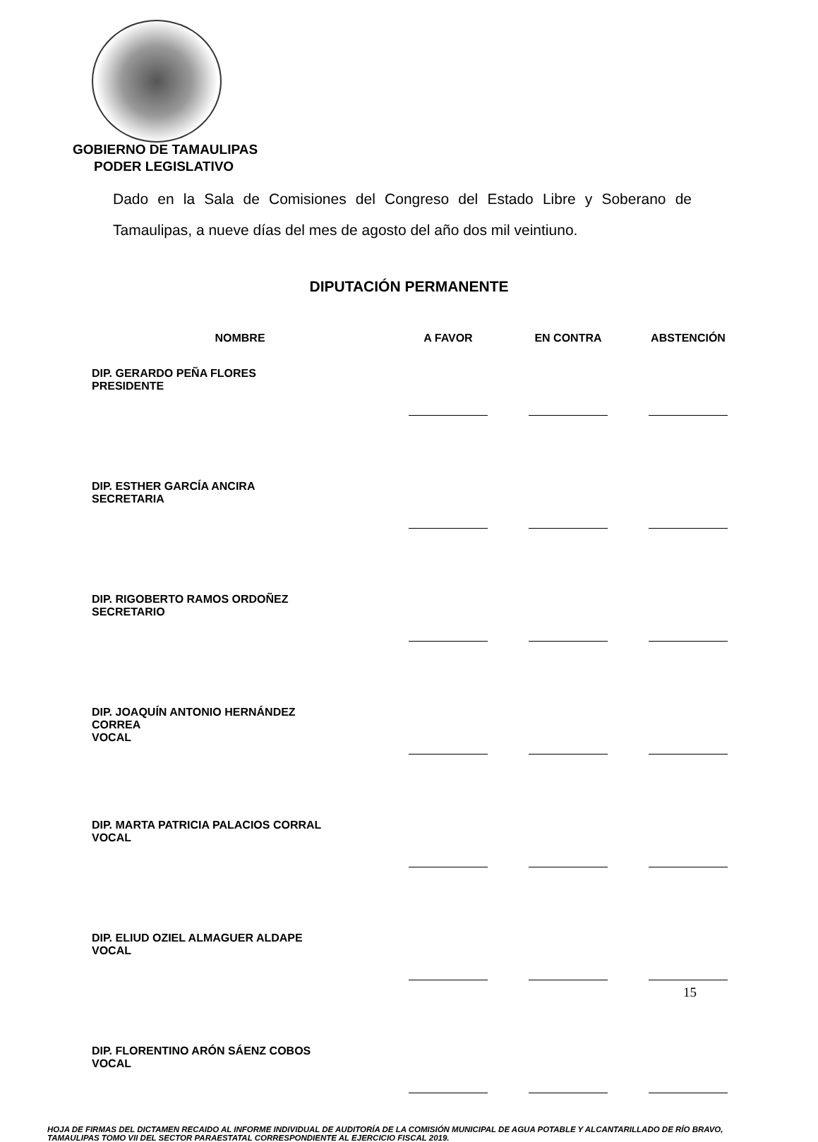GOBIERNO DE TAMAULIPAS
PODER LEGISLATIVO
Dado en la Sala de Comisiones del Congreso del Estado Libre y Soberano de Tamaulipas, a nueve días del mes de agosto del año dos mil veintiuno.
DIPUTACIÓN PERMANENTE
| NOMBRE | A FAVOR | EN CONTRA | ABSTENCIÓN |
| --- | --- | --- | --- |
| DIP. GERARDO PEÑA FLORES PRESIDENTE | | | |
| DIP. ESTHER GARCÍA ANCIRA SECRETARIA | | | |
| DIP. RIGOBERTO RAMOS ORDOÑEZ SECRETARIO | | | |
| DIP. JOAQUÍN ANTONIO HERNÁNDEZ CORREA VOCAL | | | |
| DIP. MARTA PATRICIA PALACIOS CORRAL VOCAL | | | |
| DIP. ELIUD OZIEL ALMAGUER ALDAPE VOCAL | | | |
| DIP. FLORENTINO ARÓN SÁENZ COBOS VOCAL | | | |
HOJA DE FIRMAS DEL DICTAMEN RECAIDO AL INFORME INDIVIDUAL DE AUDITORÍA DE LA COMISIÓN MUNICIPAL DE AGUA POTABLE Y ALCANTARILLADO DE RÍO BRAVO, TAMAULIPAS TOMO VII DEL SECTOR PARAESTATAL CORRESPONDIENTE AL EJERCICIO FISCAL 2019.
15